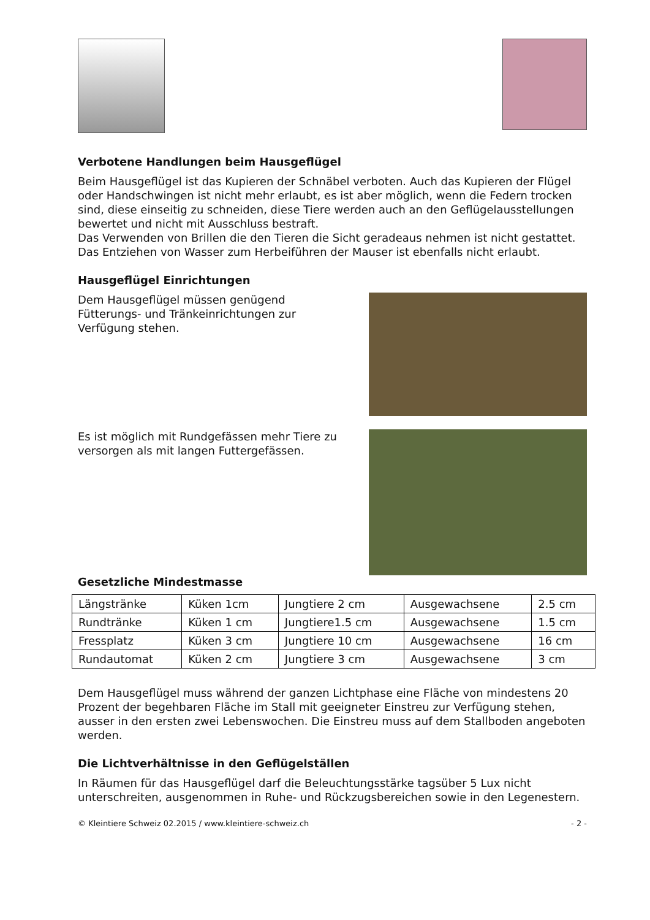Verbotene Handlungen beim Hausgeflügel
Beim Hausgeflügel ist das Kupieren der Schnäbel verboten. Auch das Kupieren der Flügel oder Handschwingen ist nicht mehr erlaubt, es ist aber möglich, wenn die Federn trocken sind, diese einseitig zu schneiden, diese Tiere werden auch an den Geflügelausstellungen bewertet und nicht mit Ausschluss bestraft.
Das Verwenden von Brillen die den Tieren die Sicht geradeaus nehmen ist nicht gestattet. Das Entziehen von Wasser zum Herbeiführen der Mauser ist ebenfalls nicht erlaubt.
Hausgeflügel Einrichtungen
Dem Hausgeflügel müssen genügend Fütterungs- und Tränkeinrichtungen zur Verfügung stehen.
Es ist möglich mit Rundgefässen mehr Tiere zu versorgen als mit langen Futtergefässen.
Gesetzliche Mindestmasse
| Längstränke | Küken 1cm | Jungtiere 2 cm | Ausgewachsene | 2.5 cm |
| Rundtränke | Küken 1 cm | Jungtiere1.5 cm | Ausgewachsene | 1.5 cm |
| Fressplatz | Küken 3 cm | Jungtiere 10 cm | Ausgewachsene | 16 cm |
| Rundautomat | Küken 2 cm | Jungtiere 3 cm | Ausgewachsene | 3 cm |
Dem Hausgeflügel muss während der ganzen Lichtphase eine Fläche von mindestens 20 Prozent der begehbaren Fläche im Stall mit geeigneter Einstreu zur Verfügung stehen, ausser in den ersten zwei Lebenswochen. Die Einstreu muss auf dem Stallboden angeboten werden.
Die Lichtverhältnisse in den Geflügelställen
In Räumen für das Hausgeflügel darf die Beleuchtungsstärke tagsüber 5 Lux nicht unterschreiten, ausgenommen in Ruhe- und Rückzugsbereichen sowie in den Legenestern.
© Kleintiere Schweiz 02.2015 / www.kleintiere-schweiz.ch - 2 -